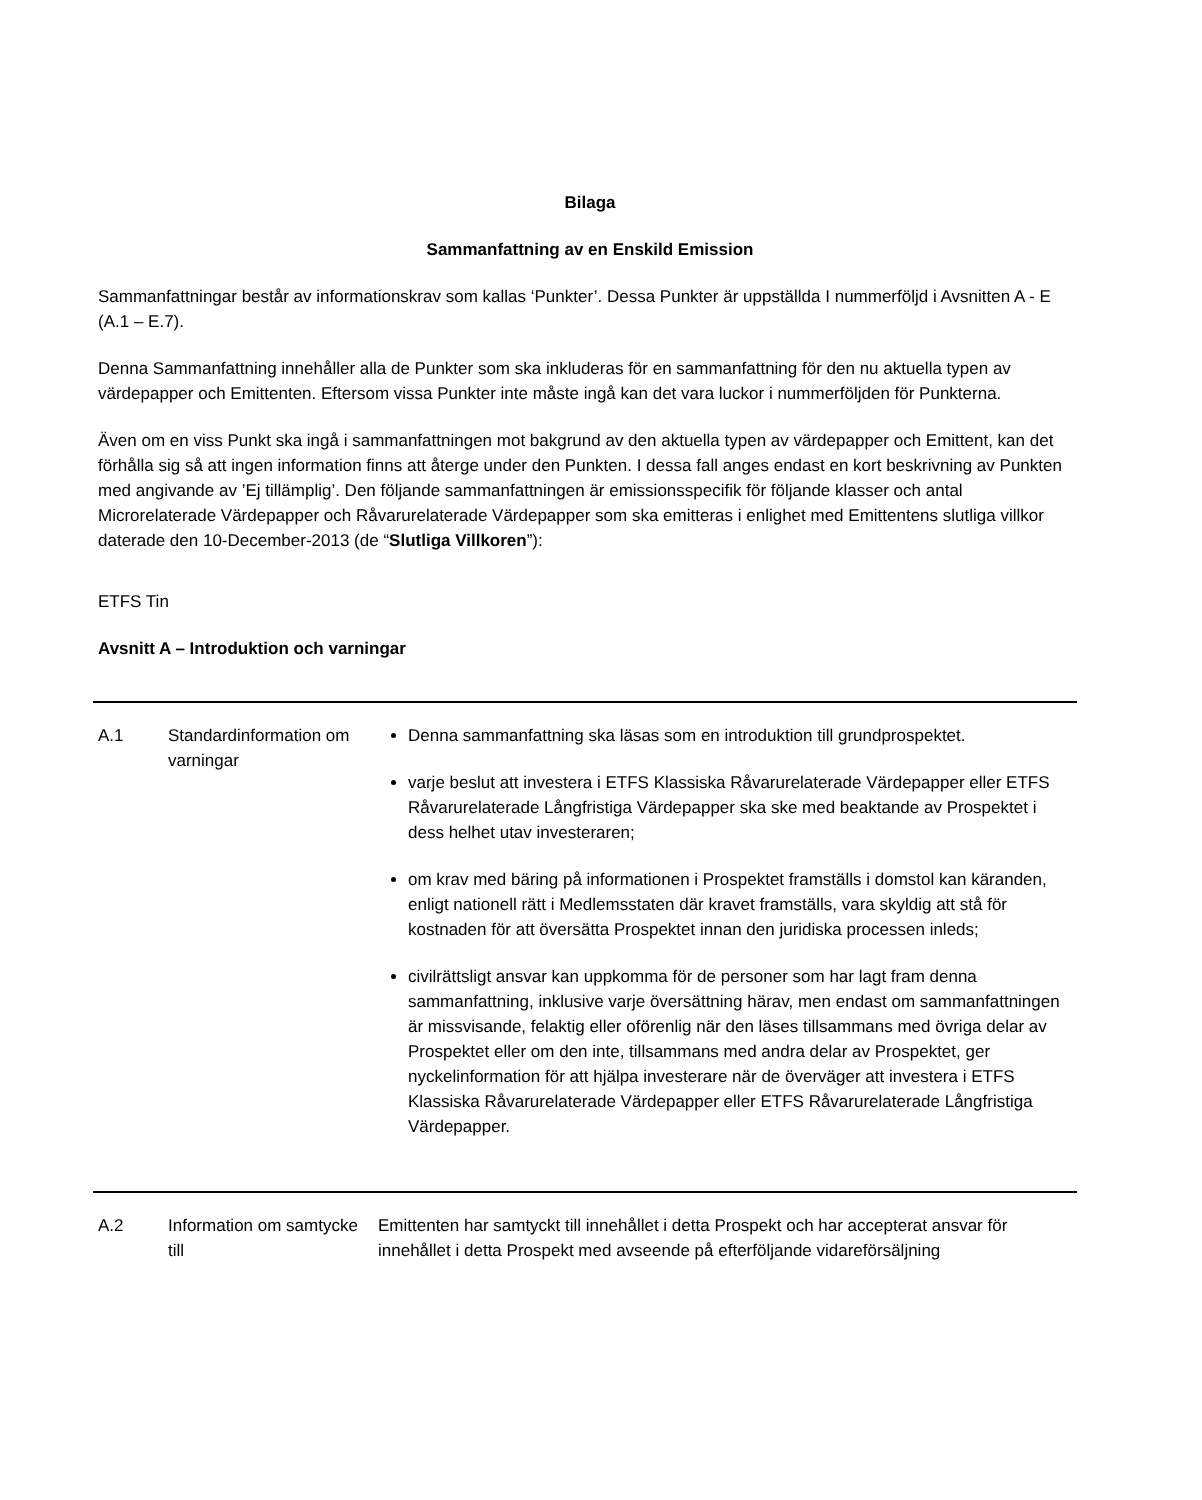Bilaga
Sammanfattning av en Enskild Emission
Sammanfattningar består av informationskrav som kallas ‘Punkter’. Dessa Punkter är uppställda I nummerföljd i Avsnitten A - E (A.1 – E.7).
Denna Sammanfattning innehåller alla de Punkter som ska inkluderas för en sammanfattning för den nu aktuella typen av värdepapper och Emittenten. Eftersom vissa Punkter inte måste ingå kan det vara luckor i nummerföljden för Punkterna.
Även om en viss Punkt ska ingå i sammanfattningen mot bakgrund av den aktuella typen av värdepapper och Emittent, kan det förhålla sig så att ingen information finns att återge under den Punkten. I dessa fall anges endast en kort beskrivning av Punkten med angivande av ’Ej tillämplig’. Den följande sammanfattningen är emissionsspecifik för följande klasser och antal Microrelaterade Värdepapper och Råvarurelaterade Värdepapper som ska emitteras i enlighet med Emittentens slutliga villkor daterade den 10-December-2013 (de “Slutliga Villkoren”):
ETFS Tin
Avsnitt A – Introduktion och varningar
| A.1 | Standardinformation om varningar | Denna sammanfattning ska läsas som en introduktion till grundprospektet. varje beslut att investera i ETFS Klassiska Råvarurelaterade Värdepapper eller ETFS Råvarurelaterade Långfristiga Värdepapper ska ske med beaktande av Prospektet i dess helhet utav investeraren; om krav med bäring på informationen i Prospektet framställs i domstol kan käranden, enligt nationell rätt i Medlemsstaten där kravet framställs, vara skyldig att stå för kostnaden för att översätta Prospektet innan den juridiska processen inleds; civilrättsligt ansvar kan uppkomma för de personer som har lagt fram denna sammanfattning, inklusive varje översättning härav, men endast om sammanfattningen är missvisande, felaktig eller oförenlig när den läses tillsammans med övriga delar av Prospektet eller om den inte, tillsammans med andra delar av Prospektet, ger nyckelinformation för att hjälpa investerare när de överväger att investera i ETFS Klassiska Råvarurelaterade Värdepapper eller ETFS Råvarurelaterade Långfristiga Värdepapper. |
| A.2 | Information om samtycke till | Emittenten har samtyckt till innehållet i detta Prospekt och har accepterat ansvar för innehållet i detta Prospekt med avseende på efterföljande vidareförsäljning |